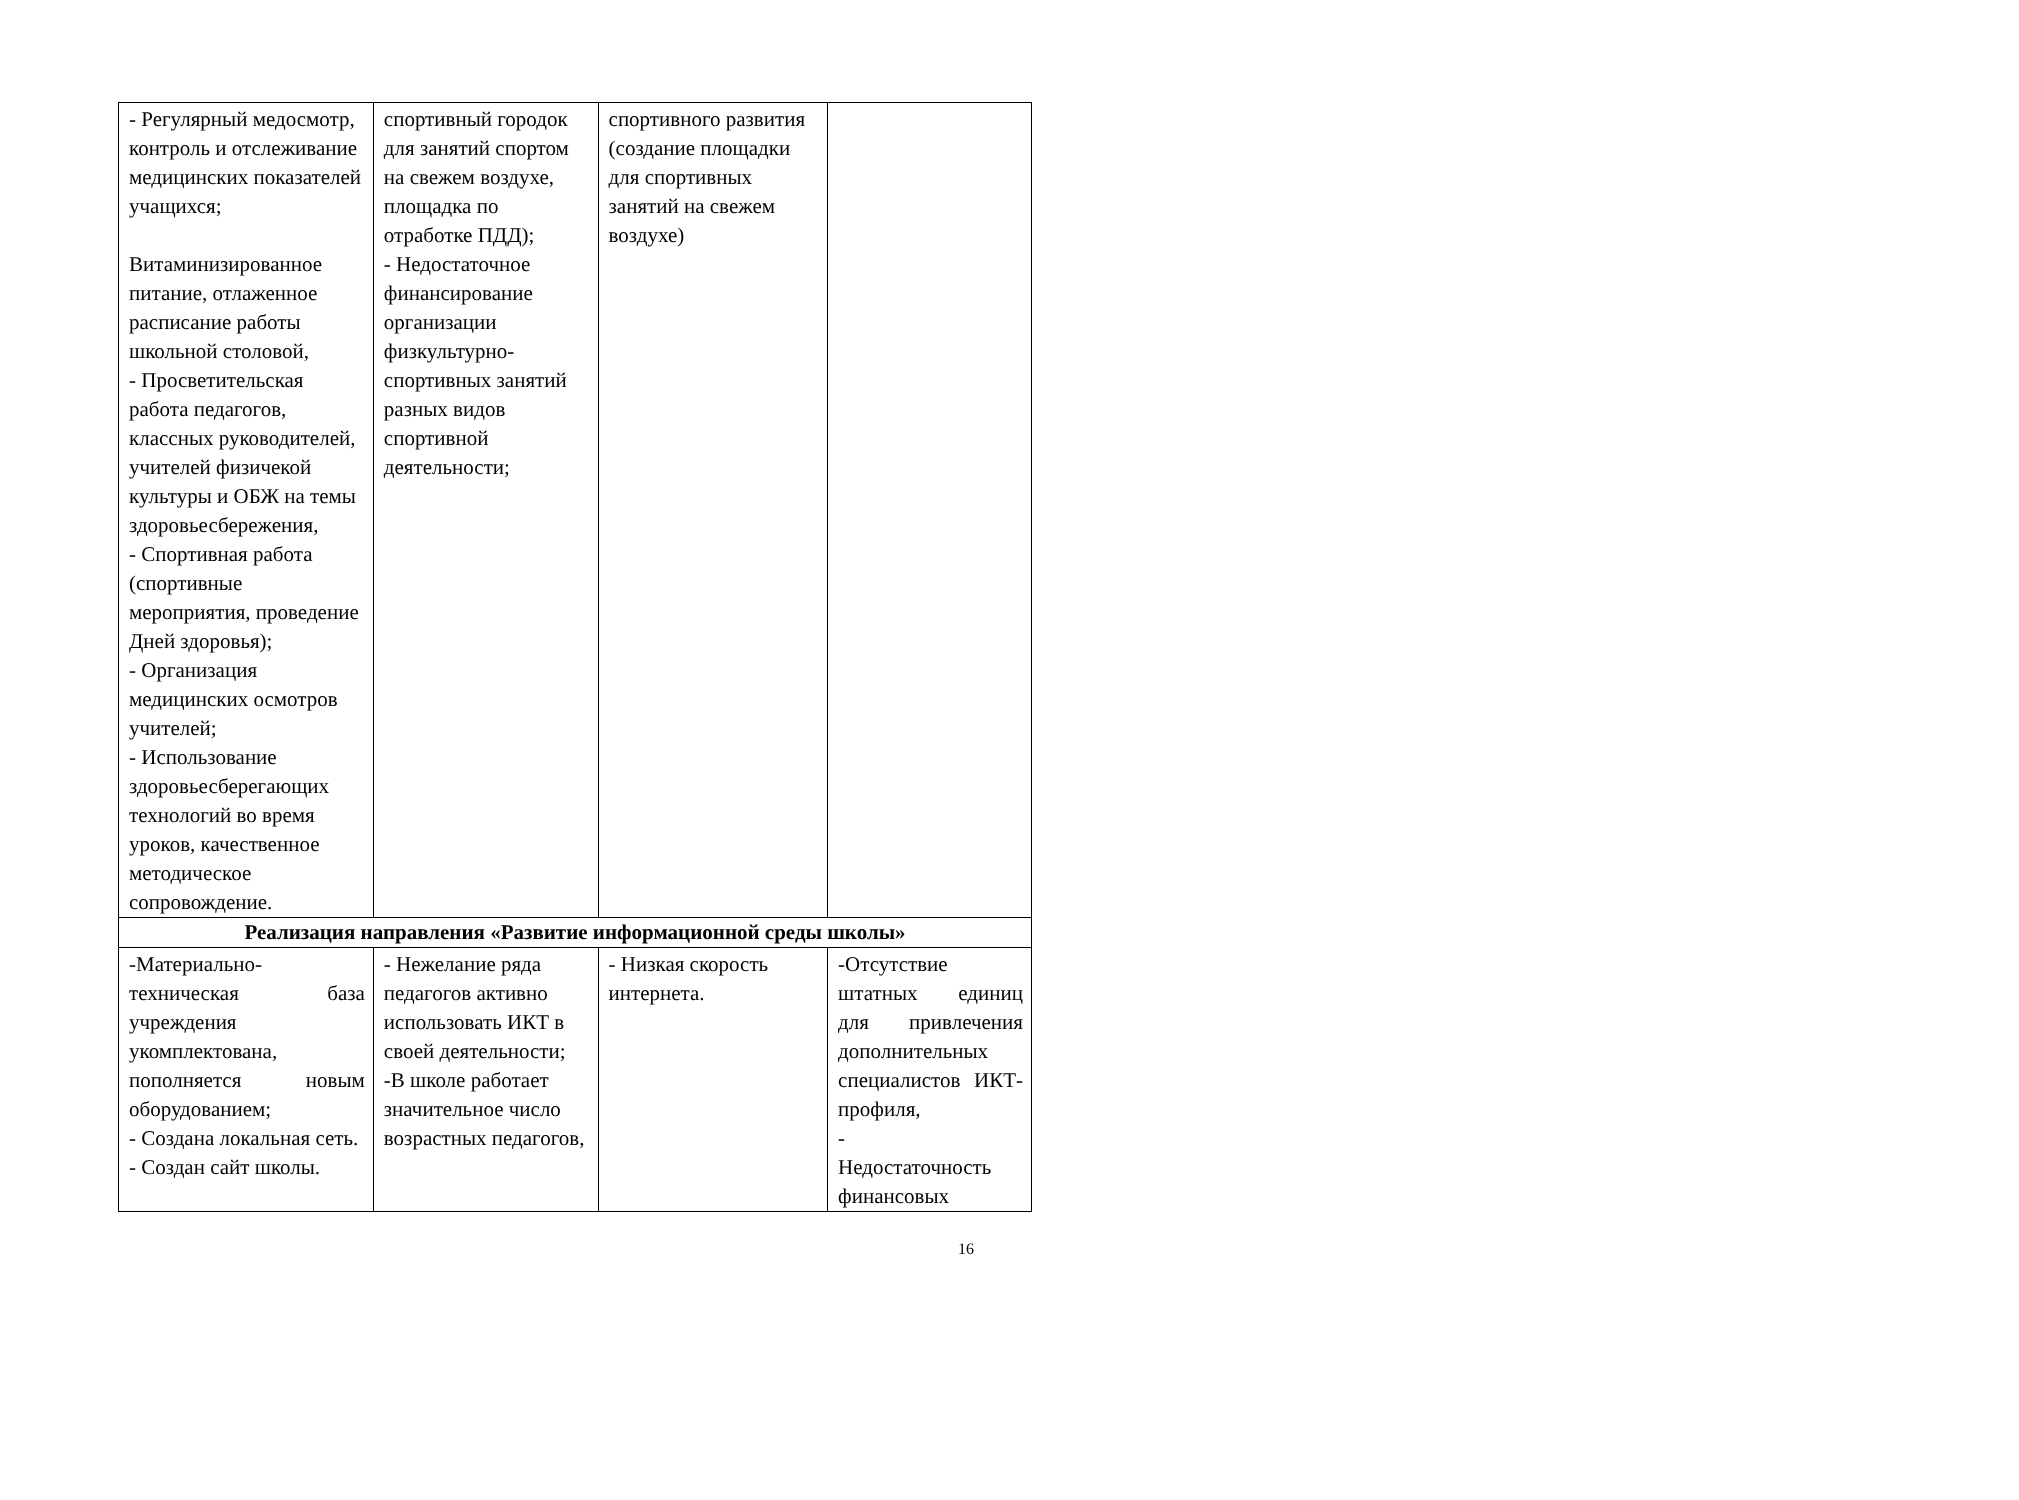| - Регулярный медосмотр, контроль и отслеживание медицинских показателей учащихся; Витаминизированное питание, отлаженное расписание работы школьной столовой, - Просветительская работа педагогов, классных руководителей, учителей физичекой культуры и ОБЖ на темы здоровьесбережения, - Спортивная работа (спортивные мероприятия, проведение Дней здоровья); - Организация медицинских осмотров учителей; - Использование здоровьесберегающих технологий во время уроков, качественное методическое сопровождение. | спортивный городок для занятий спортом на свежем воздухе, площадка по отработке ПДД); - Недостаточное финансирование организации физкультурно-спортивных занятий разных видов спортивной деятельности; | спортивного развития (создание площадки для спортивных занятий на свежем воздухе) | |
| Реализация направления «Развитие информационной среды школы» | | | |
| -Материально-техническая база учреждения укомплектована, пополняется новым оборудованием; - Создана локальная сеть. - Создан сайт школы. | - Нежелание ряда педагогов активно использовать ИКТ в своей деятельности; -В школе работает значительное число возрастных педагогов, | - Низкая скорость интернета. | -Отсутствие штатных единиц для привлечения дополнительных специалистов ИКТ-профиля, - Недостаточность финансовых |
16